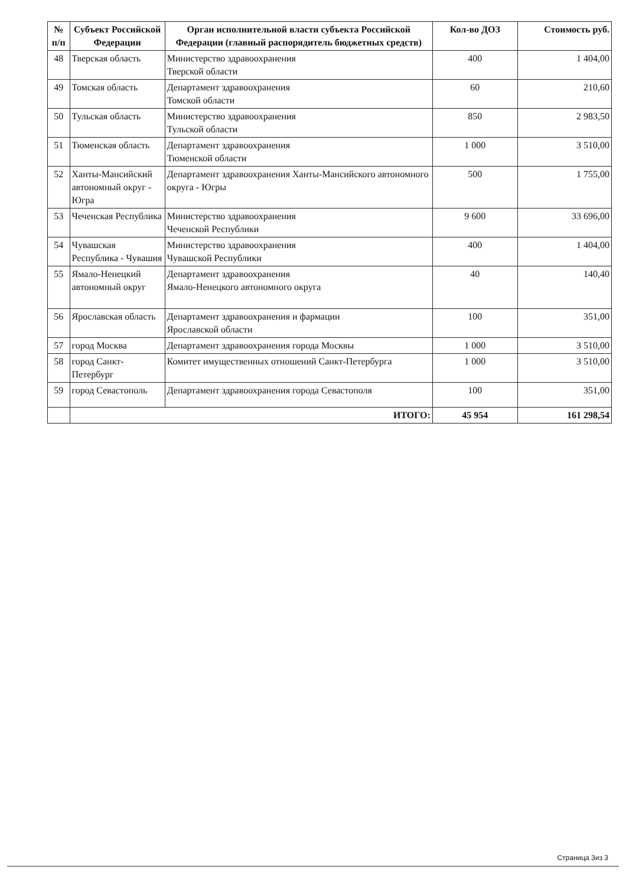| № п/п | Субъект Российской Федерации | Орган исполнительной власти субъекта Российской Федерации (главный распорядитель бюджетных средств) | Кол-во ДОЗ | Стоимость руб. |
| --- | --- | --- | --- | --- |
| 48 | Тверская область | Министерство здравоохранения Тверской области | 400 | 1 404,00 |
| 49 | Томская область | Департамент здравоохранения Томской области | 60 | 210,60 |
| 50 | Тульская область | Министерство здравоохранения Тульской области | 850 | 2 983,50 |
| 51 | Тюменская область | Департамент здравоохранения Тюменской области | 1 000 | 3 510,00 |
| 52 | Ханты-Мансийский автономный округ - Югра | Департамент здравоохранения Ханты-Мансийского автономного округа - Югры | 500 | 1 755,00 |
| 53 | Чеченская Республика | Министерство здравоохранения Чеченской Республики | 9 600 | 33 696,00 |
| 54 | Чувашская Республика - Чувашия | Министерство здравоохранения Чувашской Республики | 400 | 1 404,00 |
| 55 | Ямало-Ненецкий автономный округ | Департамент здравоохранения Ямало-Ненецкого автономного округа | 40 | 140,40 |
| 56 | Ярославская область | Департамент здравоохранения и фармации Ярославской области | 100 | 351,00 |
| 57 | город Москва | Департамент здравоохранения города Москвы | 1 000 | 3 510,00 |
| 58 | город Санкт-Петербург | Комитет имущественных отношений Санкт-Петербурга | 1 000 | 3 510,00 |
| 59 | город Севастополь | Департамент здравоохранения города Севастополя | 100 | 351,00 |
| | ИТОГО: | | 45 954 | 161 298,54 |
Страница 3из 3